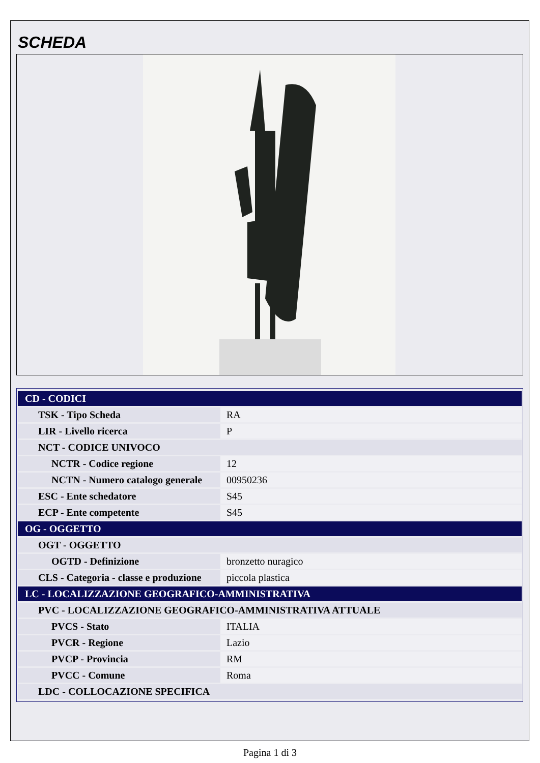SCHEDA
| CD - CODICI | |
| TSK - Tipo Scheda | RA |
| LIR - Livello ricerca | P |
| NCT - CODICE UNIVOCO | |
| NCTR - Codice regione | 12 |
| NCTN - Numero catalogo generale | 00950236 |
| ESC - Ente schedatore | S45 |
| ECP - Ente competente | S45 |
| OG - OGGETTO | |
| OGT - OGGETTO | |
| OGTD - Definizione | bronzetto nuragico |
| CLS - Categoria - classe e produzione | piccola plastica |
| LC - LOCALIZZAZIONE GEOGRAFICO-AMMINISTRATIVA | |
| PVC - LOCALIZZAZIONE GEOGRAFICO-AMMINISTRATIVA ATTUALE | |
| PVCS - Stato | ITALIA |
| PVCR - Regione | Lazio |
| PVCP - Provincia | RM |
| PVCC - Comune | Roma |
| LDC - COLLOCAZIONE SPECIFICA | |
Pagina 1 di 3